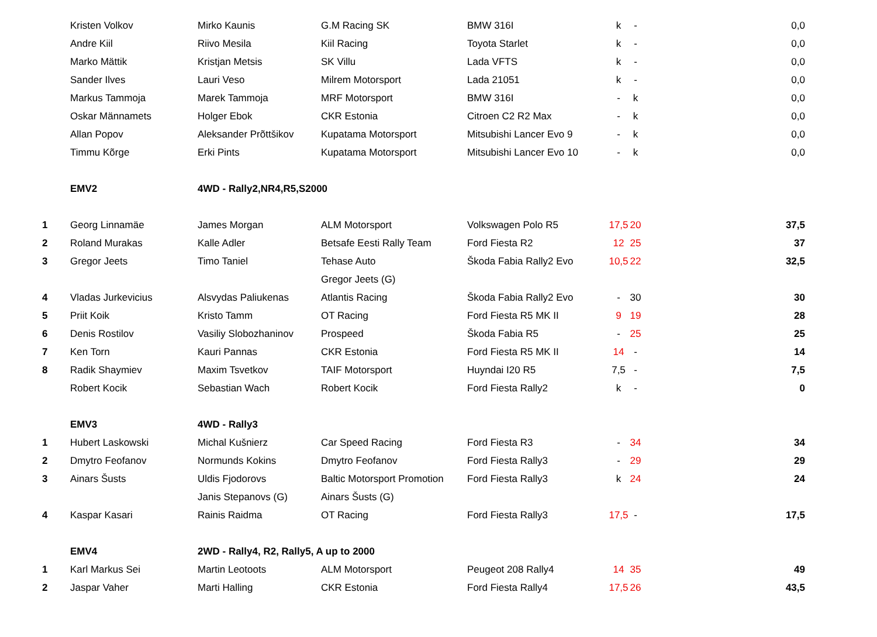| | Kristen Volkov | Mirko Kaunis | G.M Racing SK | BMW 316I | k | - | 0,0 |
| | Andre Kiil | Riivo Mesila | Kiil Racing | Toyota Starlet | k | - | 0,0 |
| | Marko Mättik | Kristjan Metsis | SK Villu | Lada VFTS | k | - | 0,0 |
| | Sander Ilves | Lauri Veso | Milrem Motorsport | Lada 21051 | k | - | 0,0 |
| | Markus Tammoja | Marek Tammoja | MRF Motorsport | BMW 316I | - | k | 0,0 |
| | Oskar Männamets | Holger Ebok | CKR Estonia | Citroen C2 R2 Max | - | k | 0,0 |
| | Allan Popov | Aleksander Prõttšikov | Kupatama Motorsport | Mitsubishi Lancer Evo 9 | - | k | 0,0 |
| | Timmu Kõrge | Erki Pints | Kupatama Motorsport | Mitsubishi Lancer Evo 10 | - | k | 0,0 |
| | EMV2 | 4WD - Rally2,NR4,R5,S2000 | | | | | |
| 1 | Georg Linnamäe | James Morgan | ALM Motorsport | Volkswagen Polo R5 | 17,5 | 20 | 37,5 |
| 2 | Roland Murakas | Kalle Adler | Betsafe Eesti Rally Team | Ford Fiesta R2 | 12 | 25 | 37 |
| 3 | Gregor Jeets | Timo Taniel | Tehase Auto | Škoda Fabia Rally2 Evo | 10,5 | 22 | 32,5 |
| | | | Gregor Jeets (G) | | | | |
| 4 | Vladas Jurkevicius | Alsvydas Paliukenas | Atlantis Racing | Škoda Fabia Rally2 Evo | - | 30 | 30 |
| 5 | Priit Koik | Kristo Tamm | OT Racing | Ford Fiesta R5 MK II | 9 | 19 | 28 |
| 6 | Denis Rostilov | Vasiliy Slobozhaninov | Prospeed | Škoda Fabia R5 | - | 25 | 25 |
| 7 | Ken Torn | Kauri Pannas | CKR Estonia | Ford Fiesta R5 MK II | 14 | - | 14 |
| 8 | Radik Shaymiev | Maxim Tsvetkov | TAIF Motorsport | Huyndai I20 R5 | 7,5 | - | 7,5 |
| | Robert Kocik | Sebastian Wach | Robert Kocik | Ford Fiesta Rally2 | k | - | 0 |
| | EMV3 | 4WD - Rally3 | | | | | |
| 1 | Hubert Laskowski | Michal Kušnierz | Car Speed Racing | Ford Fiesta R3 | - | 34 | 34 |
| 2 | Dmytro Feofanov | Normunds Kokins | Dmytro Feofanov | Ford Fiesta Rally3 | - | 29 | 29 |
| 3 | Ainars Šusts | Uldis Fjodorovs | Baltic Motorsport Promotion | Ford Fiesta Rally3 | k | 24 | 24 |
| | | Janis Stepanovs (G) | Ainars Šusts (G) | | | | |
| 4 | Kaspar Kasari | Rainis Raidma | OT Racing | Ford Fiesta Rally3 | 17,5 | - | 17,5 |
| | EMV4 | 2WD - Rally4, R2, Rally5, A up to 2000 | | | | | |
| 1 | Karl Markus Sei | Martin Leotoots | ALM Motorsport | Peugeot 208 Rally4 | 14 | 35 | 49 |
| 2 | Jaspar Vaher | Marti Halling | CKR Estonia | Ford Fiesta Rally4 | 17,5 | 26 | 43,5 |